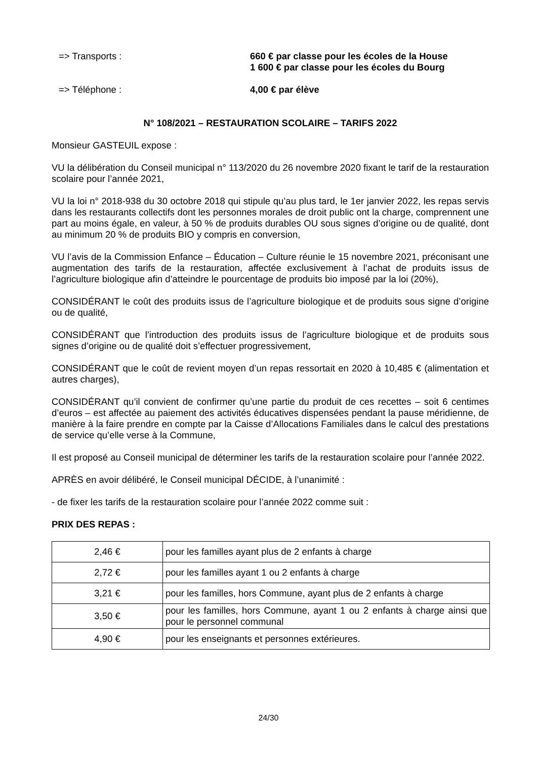=> Transports : 660 € par classe pour les écoles de la House
1 600 € par classe pour les écoles du Bourg
=> Téléphone : 4,00 € par élève
N° 108/2021 – RESTAURATION SCOLAIRE – TARIFS 2022
Monsieur GASTEUIL expose :
VU la délibération du Conseil municipal n° 113/2020 du 26 novembre 2020 fixant le tarif de la restauration scolaire pour l’année 2021,
VU la loi n° 2018-938 du 30 octobre 2018 qui stipule qu’au plus tard, le 1er janvier 2022, les repas servis dans les restaurants collectifs dont les personnes morales de droit public ont la charge, comprennent une part au moins égale, en valeur, à 50 % de produits durables OU sous signes d’origine ou de qualité, dont au minimum 20 % de produits BIO y compris en conversion,
VU l’avis de la Commission Enfance – Éducation – Culture réunie le 15 novembre 2021, préconisant une augmentation des tarifs de la restauration, affectée exclusivement à l’achat de produits issus de l’agriculture biologique afin d’atteindre le pourcentage de produits bio imposé par la loi (20%),
CONSIDÉRANT le coût des produits issus de l’agriculture biologique et de produits sous signe d’origine ou de qualité,
CONSIDÉRANT que l’introduction des produits issus de l’agriculture biologique et de produits sous signes d’origine ou de qualité doit s’effectuer progressivement,
CONSIDÉRANT que le coût de revient moyen d’un repas ressortait en 2020 à 10,485 € (alimentation et autres charges),
CONSIDÉRANT qu’il convient de confirmer qu’une partie du produit de ces recettes – soit 6 centimes d’euros – est affectée au paiement des activités éducatives dispensées pendant la pause méridienne, de manière à la faire prendre en compte par la Caisse d’Allocations Familiales dans le calcul des prestations de service qu’elle verse à la Commune,
Il est proposé au Conseil municipal de déterminer les tarifs de la restauration scolaire pour l’année 2022.
APRÈS en avoir délibéré, le Conseil municipal DÉCIDE, à l’unanimité :
- de fixer les tarifs de la restauration scolaire pour l’année 2022 comme suit :
PRIX DES REPAS :
| 2,46 € | pour les familles ayant plus de 2 enfants à charge |
| 2,72 € | pour les familles ayant 1 ou 2 enfants à charge |
| 3,21 € | pour les familles, hors Commune, ayant plus de 2 enfants à charge |
| 3,50 € | pour les familles, hors Commune, ayant 1 ou 2 enfants à charge ainsi que pour le personnel communal |
| 4,90 € | pour les enseignants et personnes extérieures. |
24/30